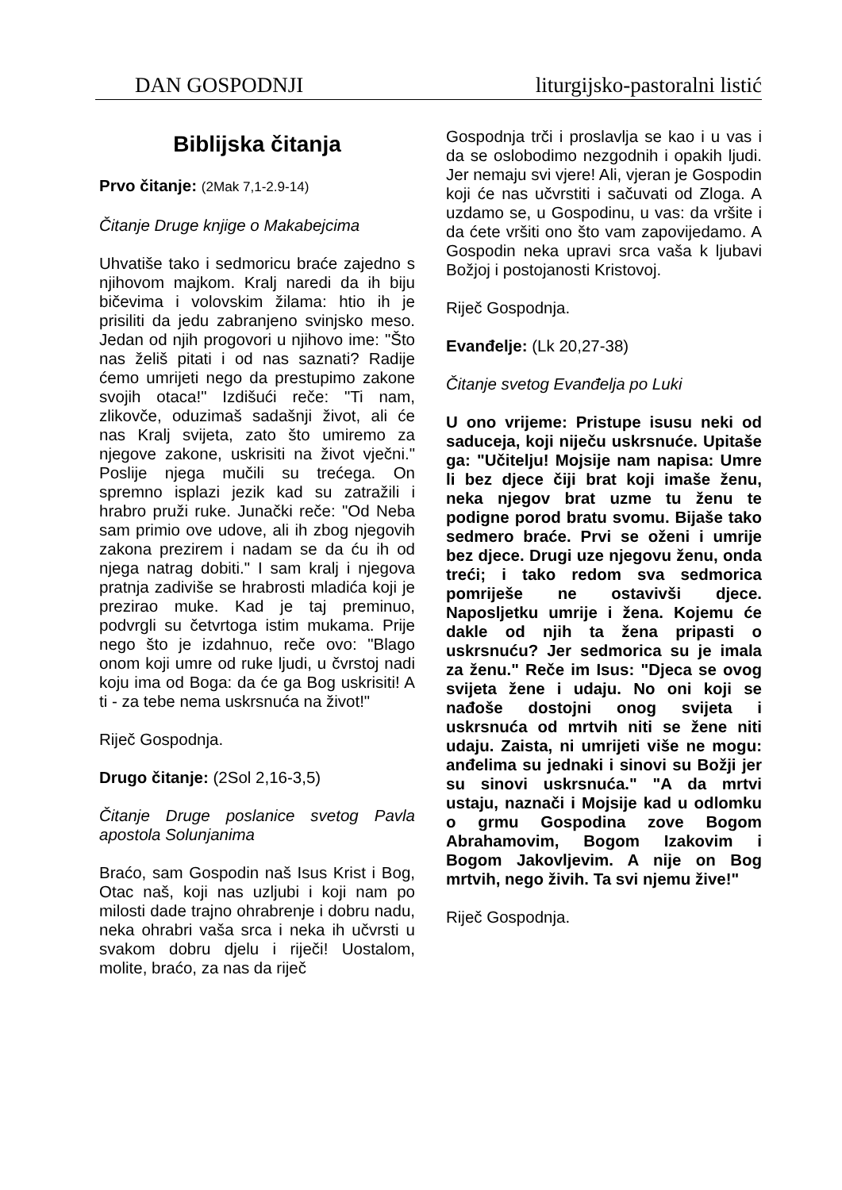DAN GOSPODNJI liturgijsko-pastoralni listić
Biblijska čitanja
Prvo čitanje: (2Mak 7,1-2.9-14)
Čitanje Druge knjige o Makabejcima
Uhvatiše tako i sedmoricu braće zajedno s njihovom majkom. Kralj naredi da ih biju bičevima i volovskim žilama: htio ih je prisiliti da jedu zabranjeno svinjsko meso. Jedan od njih progovori u njihovo ime: "Što nas želiš pitati i od nas saznati? Radije ćemo umrijeti nego da prestupimo zakone svojih otaca!" Izdišući reče: "Ti nam, zlikovče, oduzimaš sadašnji život, ali će nas Kralj svijeta, zato što umiremo za njegove zakone, uskrisiti na život vječni." Poslije njega mučili su trećega. On spremno isplazi jezik kad su zatražili i hrabro pruži ruke. Junački reče: "Od Neba sam primio ove udove, ali ih zbog njegovih zakona prezirem i nadam se da ću ih od njega natrag dobiti." I sam kralj i njegova pratnja zadiviše se hrabrosti mladića koji je prezirao muke. Kad je taj preminuo, podvrgli su četvrtoga istim mukama. Prije nego što je izdahnuo, reče ovo: "Blago onom koji umre od ruke ljudi, u čvrstoj nadi koju ima od Boga: da će ga Bog uskrisiti! A ti - za tebe nema uskrsnuća na život!"
Riječ Gospodnja.
Drugo čitanje: (2Sol 2,16-3,5)
Čitanje Druge poslanice svetog Pavla apostola Solunjanima
Braćo, sam Gospodin naš Isus Krist i Bog, Otac naš, koji nas uzljubi i koji nam po milosti dade trajno ohrabrenje i dobru nadu, neka ohrabri vaša srca i neka ih učvrsti u svakom dobru djelu i riječi! Uostalom, molite, braćo, za nas da riječ
Gospodnja trči i proslavlja se kao i u vas i da se oslobodimo nezgodnih i opakih ljudi. Jer nemaju svi vjere! Ali, vjeran je Gospodin koji će nas učvrstiti i sačuvati od Zloga. A uzdamo se, u Gospodinu, u vas: da vršite i da ćete vršiti ono što vam zapovijedamo. A Gospodin neka upravi srca vaša k ljubavi Božjoj i postojanosti Kristovoj.
Riječ Gospodnja.
Evanđelje: (Lk 20,27-38)
Čitanje svetog Evanđelja po Luki
U ono vrijeme: Pristupe isusu neki od saduceja, koji niječu uskrsnuće. Upitaše ga: "Učitelju! Mojsije nam napisa: Umre li bez djece čiji brat koji imaše ženu, neka njegov brat uzme tu ženu te podigne porod bratu svomu. Bijaše tako sedmero braće. Prvi se oženi i umrije bez djece. Drugi uze njegovu ženu, onda treći; i tako redom sva sedmorica pomriješe ne ostavivši djece. Naposljetku umrije i žena. Kojemu će dakle od njih ta žena pripasti o uskrsnuću? Jer sedmorica su je imala za ženu." Reče im Isus: "Djeca se ovog svijeta žene i udaju. No oni koji se nađoše dostojni onog svijeta i uskrsnuća od mrtvih niti se žene niti udaju. Zaista, ni umrijeti više ne mogu: anđelima su jednaki i sinovi su Božji jer su sinovi uskrsnuća." "A da mrtvi ustaju, naznači i Mojsije kad u odlomku o grmu Gospodina zove Bogom Abrahamovim, Bogom Izakovim i Bogom Jakovljevim. A nije on Bog mrtvih, nego živih. Ta svi njemu žive!"
Riječ Gospodnja.